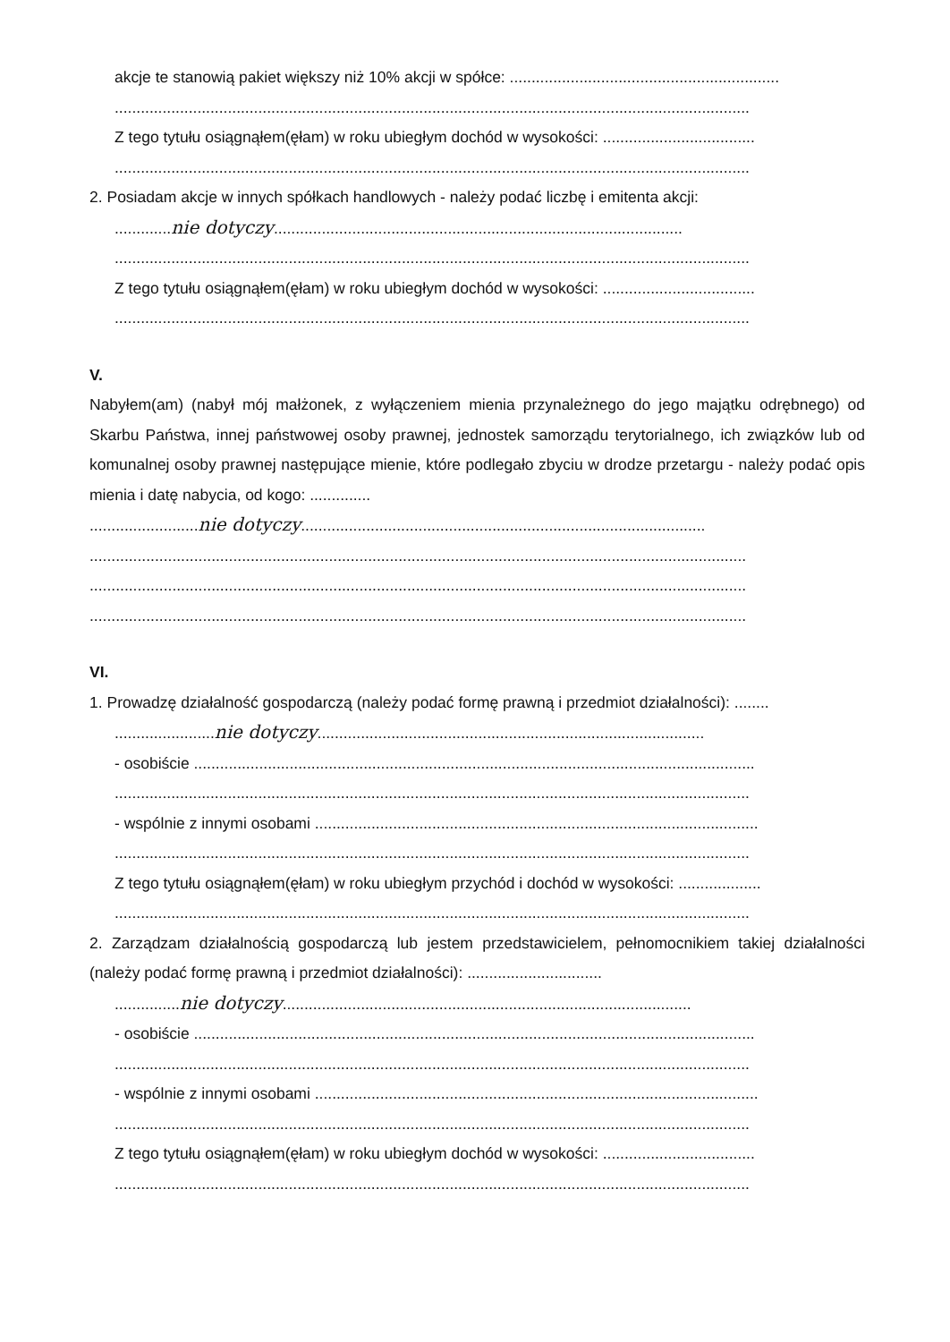akcje te stanowią pakiet większy niż 10% akcji w spółce: ..............................................................
..................................................................................................................................................
Z tego tytułu osiągnąłem(ęłam) w roku ubiegłym dochód w wysokości: ...................................
..................................................................................................................................................
2. Posiadam akcje w innych spółkach handlowych - należy podać liczbę i emitenta akcji:
.............nie dotyczy..............................................................................................
..................................................................................................................................................
Z tego tytułu osiągnąłem(ęłam) w roku ubiegłym dochód w wysokości: ...................................
..................................................................................................................................................
V.
Nabyłem(am) (nabył mój małżonek, z wyłączeniem mienia przynależnego do jego majątku odrębnego) od Skarbu Państwa, innej państwowej osoby prawnej, jednostek samorządu terytorialnego, ich związków lub od komunalnej osoby prawnej następujące mienie, które podlegało zbyciu w drodze przetargu - należy podać opis mienia i datę nabycia, od kogo: ..............
.........................nie dotyczy.............................................................................................
.......................................................................................................................................................
.......................................................................................................................................................
.......................................................................................................................................................
VI.
1. Prowadzę działalność gospodarczą (należy podać formę prawną i przedmiot działalności): ........
.......................nie dotyczy.........................................................................................
- osobiście .................................................................................................................................
..................................................................................................................................................
- wspólnie z innymi osobami ......................................................................................................
..................................................................................................................................................
Z tego tytułu osiągnąłem(ęłam) w roku ubiegłym przychód i dochód w wysokości: ...................
..................................................................................................................................................
2. Zarządzam działalnością gospodarczą lub jestem przedstawicielem, pełnomocnikiem takiej działalności (należy podać formę prawną i przedmiot działalności): ...............................
...............nie dotyczy..............................................................................................
- osobiście .................................................................................................................................
..................................................................................................................................................
- wspólnie z innymi osobami ......................................................................................................
..................................................................................................................................................
Z tego tytułu osiągnąłem(ęłam) w roku ubiegłym dochód w wysokości: ...................................
..................................................................................................................................................